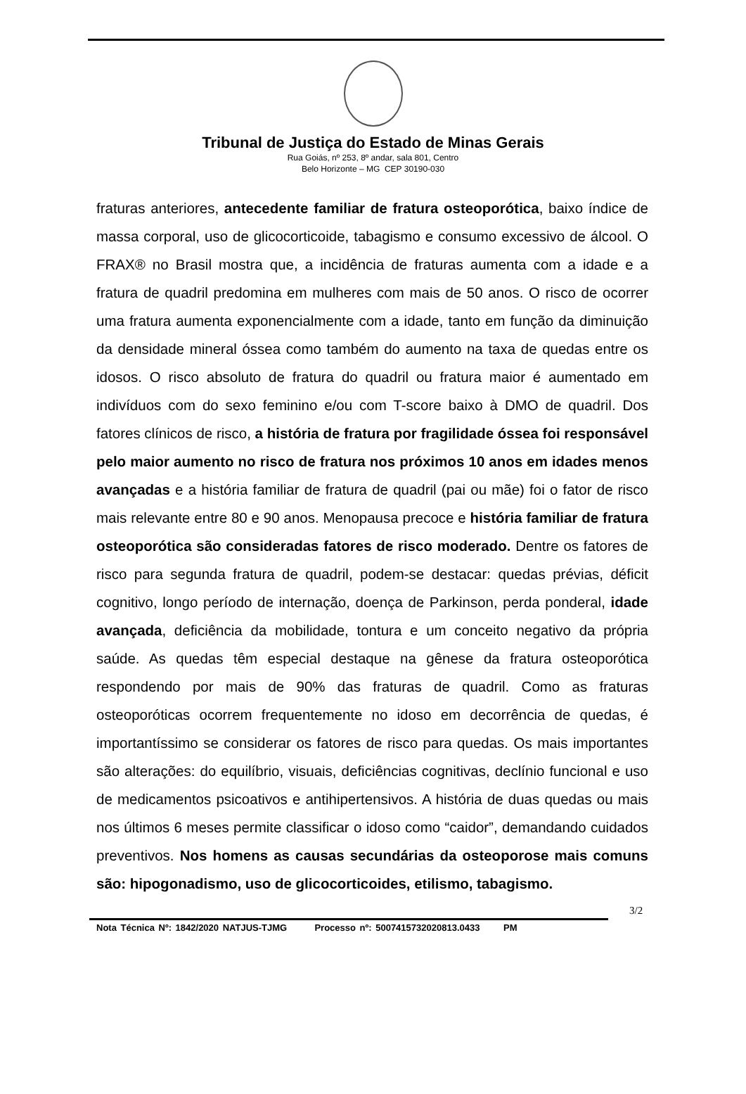Tribunal de Justiça do Estado de Minas Gerais
Rua Goiás, nº 253, 8º andar, sala 801, Centro
Belo Horizonte – MG CEP 30190-030
fraturas anteriores, antecedente familiar de fratura osteoporótica, baixo índice de massa corporal, uso de glicocorticoide, tabagismo e consumo excessivo de álcool. O FRAX® no Brasil mostra que, a incidência de fraturas aumenta com a idade e a fratura de quadril predomina em mulheres com mais de 50 anos. O risco de ocorrer uma fratura aumenta exponencialmente com a idade, tanto em função da diminuição da densidade mineral óssea como também do aumento na taxa de quedas entre os idosos. O risco absoluto de fratura do quadril ou fratura maior é aumentado em indivíduos com do sexo feminino e/ou com T-score baixo à DMO de quadril. Dos fatores clínicos de risco, a história de fratura por fragilidade óssea foi responsável pelo maior aumento no risco de fratura nos próximos 10 anos em idades menos avançadas e a história familiar de fratura de quadril (pai ou mãe) foi o fator de risco mais relevante entre 80 e 90 anos. Menopausa precoce e história familiar de fratura osteoporótica são consideradas fatores de risco moderado. Dentre os fatores de risco para segunda fratura de quadril, podem-se destacar: quedas prévias, déficit cognitivo, longo período de internação, doença de Parkinson, perda ponderal, idade avançada, deficiência da mobilidade, tontura e um conceito negativo da própria saúde. As quedas têm especial destaque na gênese da fratura osteoporótica respondendo por mais de 90% das fraturas de quadril. Como as fraturas osteoporóticas ocorrem frequentemente no idoso em decorrência de quedas, é importantíssimo se considerar os fatores de risco para quedas. Os mais importantes são alterações: do equilíbrio, visuais, deficiências cognitivas, declínio funcional e uso de medicamentos psicoativos e antihipertensivos. A história de duas quedas ou mais nos últimos 6 meses permite classificar o idoso como “caidor”, demandando cuidados preventivos. Nos homens as causas secundárias da osteoporose mais comuns são: hipogonadismo, uso de glicocorticoides, etilismo, tabagismo.
3/2
Nota Técnica Nº: 1842/2020 NATJUS-TJMG Processo nº: 5007415732020813.0433 PM